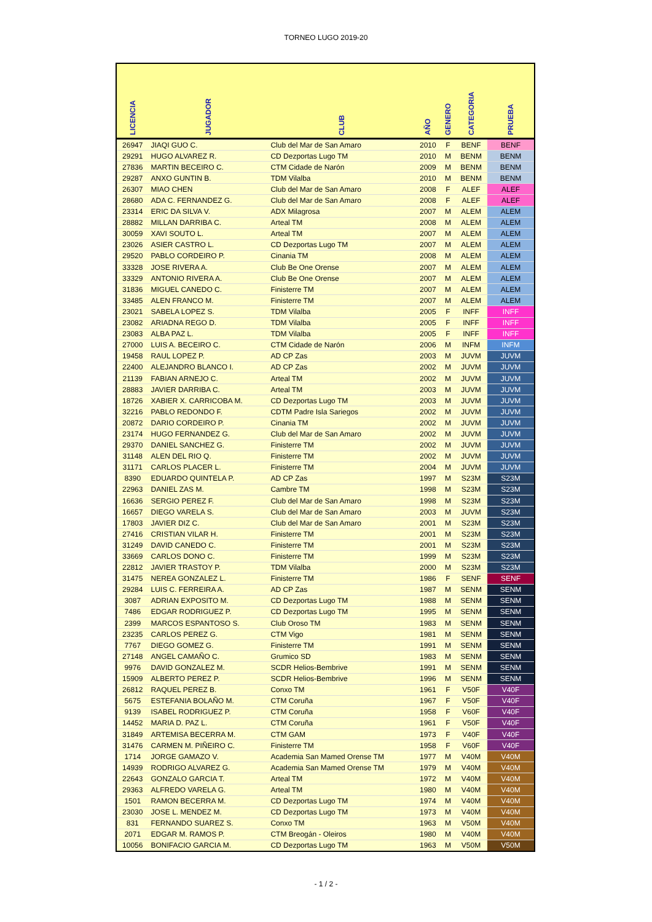TORNEO LUGO 2019-20
| LICENCIA | JUGADOR | CLUB | AÑO | GENERO | CATEGORIA | PRUEBA |
| --- | --- | --- | --- | --- | --- | --- |
| 26947 | JIAQI GUO C. | Club del Mar de San Amaro | 2010 | F | BENF | BENF |
| 29291 | HUGO ALVAREZ R. | CD Dezportas Lugo TM | 2010 | M | BENM | BENM |
| 27836 | MARTIN BECEIRO C. | CTM Cidade de Narón | 2009 | M | BENM | BENM |
| 29287 | ANXO GUNTIN B. | TDM Vilalba | 2010 | M | BENM | BENM |
| 26307 | MIAO CHEN | Club del Mar de San Amaro | 2008 | F | ALEF | ALEF |
| 28680 | ADA C. FERNANDEZ G. | Club del Mar de San Amaro | 2008 | F | ALEF | ALEF |
| 23314 | ERIC DA SILVA V. | ADX Milagrosa | 2007 | M | ALEM | ALEM |
| 28882 | MILLAN DARRIBA C. | Arteal TM | 2008 | M | ALEM | ALEM |
| 30059 | XAVI SOUTO L. | Arteal TM | 2007 | M | ALEM | ALEM |
| 23026 | ASIER CASTRO L. | CD Dezportas Lugo TM | 2007 | M | ALEM | ALEM |
| 29520 | PABLO CORDEIRO P. | Cinania TM | 2008 | M | ALEM | ALEM |
| 33328 | JOSE RIVERA A. | Club Be One Orense | 2007 | M | ALEM | ALEM |
| 33329 | ANTONIO RIVERA A. | Club Be One Orense | 2007 | M | ALEM | ALEM |
| 31836 | MIGUEL CANEDO C. | Finisterre TM | 2007 | M | ALEM | ALEM |
| 33485 | ALEN FRANCO M. | Finisterre TM | 2007 | M | ALEM | ALEM |
| 23021 | SABELA LOPEZ S. | TDM Vilalba | 2005 | F | INFF | INFF |
| 23082 | ARIADNA REGO D. | TDM Vilalba | 2005 | F | INFF | INFF |
| 23083 | ALBA PAZ L. | TDM Vilalba | 2005 | F | INFF | INFF |
| 27000 | LUIS A. BECEIRO C. | CTM Cidade de Narón | 2006 | M | INFM | INFM |
| 19458 | RAUL LOPEZ P. | AD CP Zas | 2003 | M | JUVM | JUVM |
| 22400 | ALEJANDRO BLANCO I. | AD CP Zas | 2002 | M | JUVM | JUVM |
| 21139 | FABIAN ARNEJO C. | Arteal TM | 2002 | M | JUVM | JUVM |
| 28883 | JAVIER DARRIBA C. | Arteal TM | 2003 | M | JUVM | JUVM |
| 18726 | XABIER X. CARRICOBA M. | CD Dezportas Lugo TM | 2003 | M | JUVM | JUVM |
| 32216 | PABLO REDONDO F. | CDTM Padre Isla Sariegos | 2002 | M | JUVM | JUVM |
| 20872 | DARIO CORDEIRO P. | Cinania TM | 2002 | M | JUVM | JUVM |
| 23174 | HUGO FERNANDEZ G. | Club del Mar de San Amaro | 2002 | M | JUVM | JUVM |
| 29370 | DANIEL SANCHEZ G. | Finisterre TM | 2002 | M | JUVM | JUVM |
| 31148 | ALEN DEL RIO Q. | Finisterre TM | 2002 | M | JUVM | JUVM |
| 31171 | CARLOS PLACER L. | Finisterre TM | 2004 | M | JUVM | JUVM |
| 8390 | EDUARDO QUINTELA P. | AD CP Zas | 1997 | M | S23M | S23M |
| 22963 | DANIEL ZAS M. | Cambre TM | 1998 | M | S23M | S23M |
| 16636 | SERGIO PEREZ F. | Club del Mar de San Amaro | 1998 | M | S23M | S23M |
| 16657 | DIEGO VARELA S. | Club del Mar de San Amaro | 2003 | M | JUVM | S23M |
| 17803 | JAVIER DIZ C. | Club del Mar de San Amaro | 2001 | M | S23M | S23M |
| 27416 | CRISTIAN VILAR H. | Finisterre TM | 2001 | M | S23M | S23M |
| 31249 | DAVID CANEDO C. | Finisterre TM | 2001 | M | S23M | S23M |
| 33669 | CARLOS DONO C. | Finisterre TM | 1999 | M | S23M | S23M |
| 22812 | JAVIER TRASTOY P. | TDM Vilalba | 2000 | M | S23M | S23M |
| 31475 | NEREA GONZALEZ L. | Finisterre TM | 1986 | F | SENF | SENF |
| 29284 | LUIS C. FERREIRA A. | AD CP Zas | 1987 | M | SENM | SENM |
| 3087 | ADRIAN EXPOSITO M. | CD Dezportas Lugo TM | 1988 | M | SENM | SENM |
| 7486 | EDGAR RODRIGUEZ P. | CD Dezportas Lugo TM | 1995 | M | SENM | SENM |
| 2399 | MARCOS ESPANTOSO S. | Club Oroso TM | 1983 | M | SENM | SENM |
| 23235 | CARLOS PEREZ G. | CTM Vigo | 1981 | M | SENM | SENM |
| 7767 | DIEGO GOMEZ G. | Finisterre TM | 1991 | M | SENM | SENM |
| 27148 | ANGEL CAMAÑO C. | Grumico SD | 1983 | M | SENM | SENM |
| 9976 | DAVID GONZALEZ M. | SCDR Helios-Bembrive | 1991 | M | SENM | SENM |
| 15909 | ALBERTO PEREZ P. | SCDR Helios-Bembrive | 1996 | M | SENM | SENM |
| 26812 | RAQUEL PEREZ B. | Conxo TM | 1961 | F | V50F | V40F |
| 5675 | ESTEFANIA BOLAÑO M. | CTM Coruña | 1967 | F | V50F | V40F |
| 9139 | ISABEL RODRIGUEZ P. | CTM Coruña | 1958 | F | V60F | V40F |
| 14452 | MARIA D. PAZ L. | CTM Coruña | 1961 | F | V50F | V40F |
| 31849 | ARTEMISA BECERRA M. | CTM GAM | 1973 | F | V40F | V40F |
| 31476 | CARMEN M. PIÑEIRO C. | Finisterre TM | 1958 | F | V60F | V40F |
| 1714 | JORGE GAMAZO V. | Academia San Mamed Orense TM | 1977 | M | V40M | V40M |
| 14939 | RODRIGO ALVAREZ G. | Academia San Mamed Orense TM | 1979 | M | V40M | V40M |
| 22643 | GONZALO GARCIA T. | Arteal TM | 1972 | M | V40M | V40M |
| 29363 | ALFREDO VARELA G. | Arteal TM | 1980 | M | V40M | V40M |
| 1501 | RAMON BECERRA M. | CD Dezportas Lugo TM | 1974 | M | V40M | V40M |
| 23030 | JOSE L. MENDEZ M. | CD Dezportas Lugo TM | 1973 | M | V40M | V40M |
| 831 | FERNANDO SUAREZ S. | Conxo TM | 1963 | M | V50M | V40M |
| 2071 | EDGAR M. RAMOS P. | CTM Breogán - Oleiros | 1980 | M | V40M | V40M |
| 10056 | BONIFACIO GARCIA M. | CD Dezportas Lugo TM | 1963 | M | V50M | V50M |
- 1 / 2 -